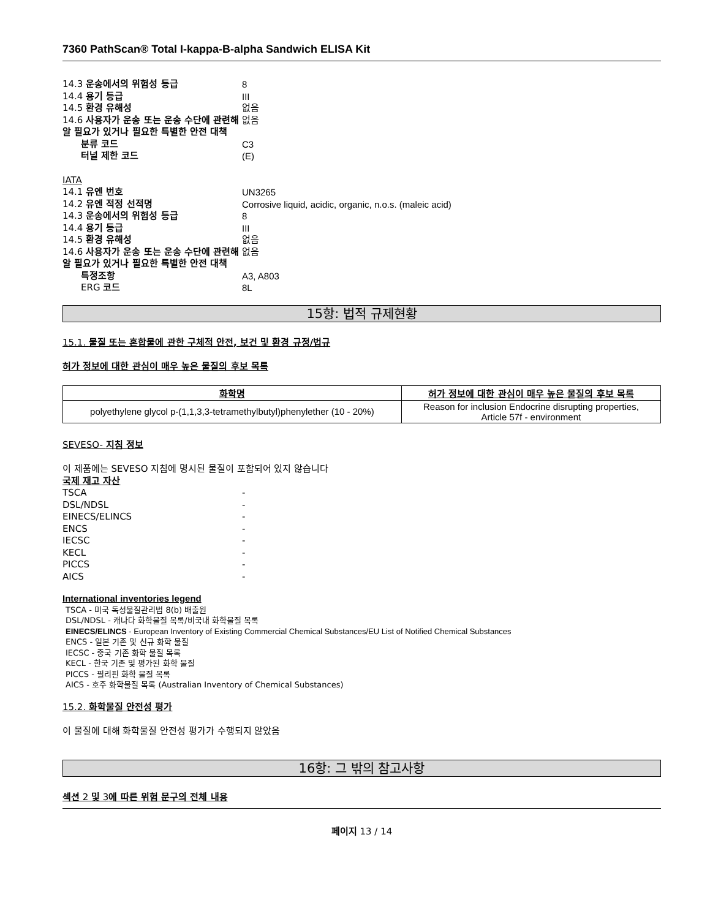7360 PathScan® Total I-kappa-B-alpha Sandwich ELISA Kit
14.3 운송에서의 위험성 등급 8
14.4 용기 등급 III
14.5 환경 유해성 없음
14.6 사용자가 운송 또는 운송 수단에 관련해 알 필요가 있거나 필요한 특별한 안전 대책 없음
분류 코드 C3
터널 제한 코드 (E)
IATA
14.1 유엔 번호 UN3265
14.2 유엔 적정 선적명 Corrosive liquid, acidic, organic, n.o.s. (maleic acid)
14.3 운송에서의 위험성 등급 8
14.4 용기 등급 III
14.5 환경 유해성 없음
14.6 사용자가 운송 또는 운송 수단에 관련해 알 필요가 있거나 필요한 특별한 안전 대책 없음
특정조항 A3, A803
ERG 코드 8L
15항: 법적 규제현황
15.1. 물질 또는 혼합물에 관한 구체적 안전, 보건 및 환경 규정/법규
허가 정보에 대한 관심이 매우 높은 물질의 후보 목록
| 화학명 | 허가 정보에 대한 관심이 매우 높은 물질의 후보 목록 |
| --- | --- |
| polyethylene glycol p-(1,1,3,3-tetramethylbutyl)phenylether (10 - 20%) | Reason for inclusion Endocrine disrupting properties, Article 57f - environment |
SEVESO- 지침 정보
이 제품에는 SEVESO 지침에 명시된 물질이 포함되어 있지 않습니다
국제 재고 자산
TSCA -
DSL/NDSL -
EINECS/ELINCS -
ENCS -
IECSC -
KECL -
PICCS -
AICS -
International inventories legend
TSCA - 미국 독성물질관리법 8(b) 배출원
DSL/NDSL - 캐나다 화학물질 목록/비국내 화학물질 목록
EINECS/ELINCS - European Inventory of Existing Commercial Chemical Substances/EU List of Notified Chemical Substances
ENCS - 일본 기존 및 신규 화학 물질
IECSC - 중국 기존 화학 물질 목록
KECL - 한국 기존 및 평가된 화학 물질
PICCS - 필리핀 화학 물질 목록
AICS - 호주 화학물질 목록 (Australian Inventory of Chemical Substances)
15.2. 화학물질 안전성 평가
이 물질에 대해 화학물질 안전성 평가가 수행되지 않았음
16항: 그 밖의 참고사항
섹션 2 및 3에 따른 위험 문구의 전체 내용
페이지 13 / 14